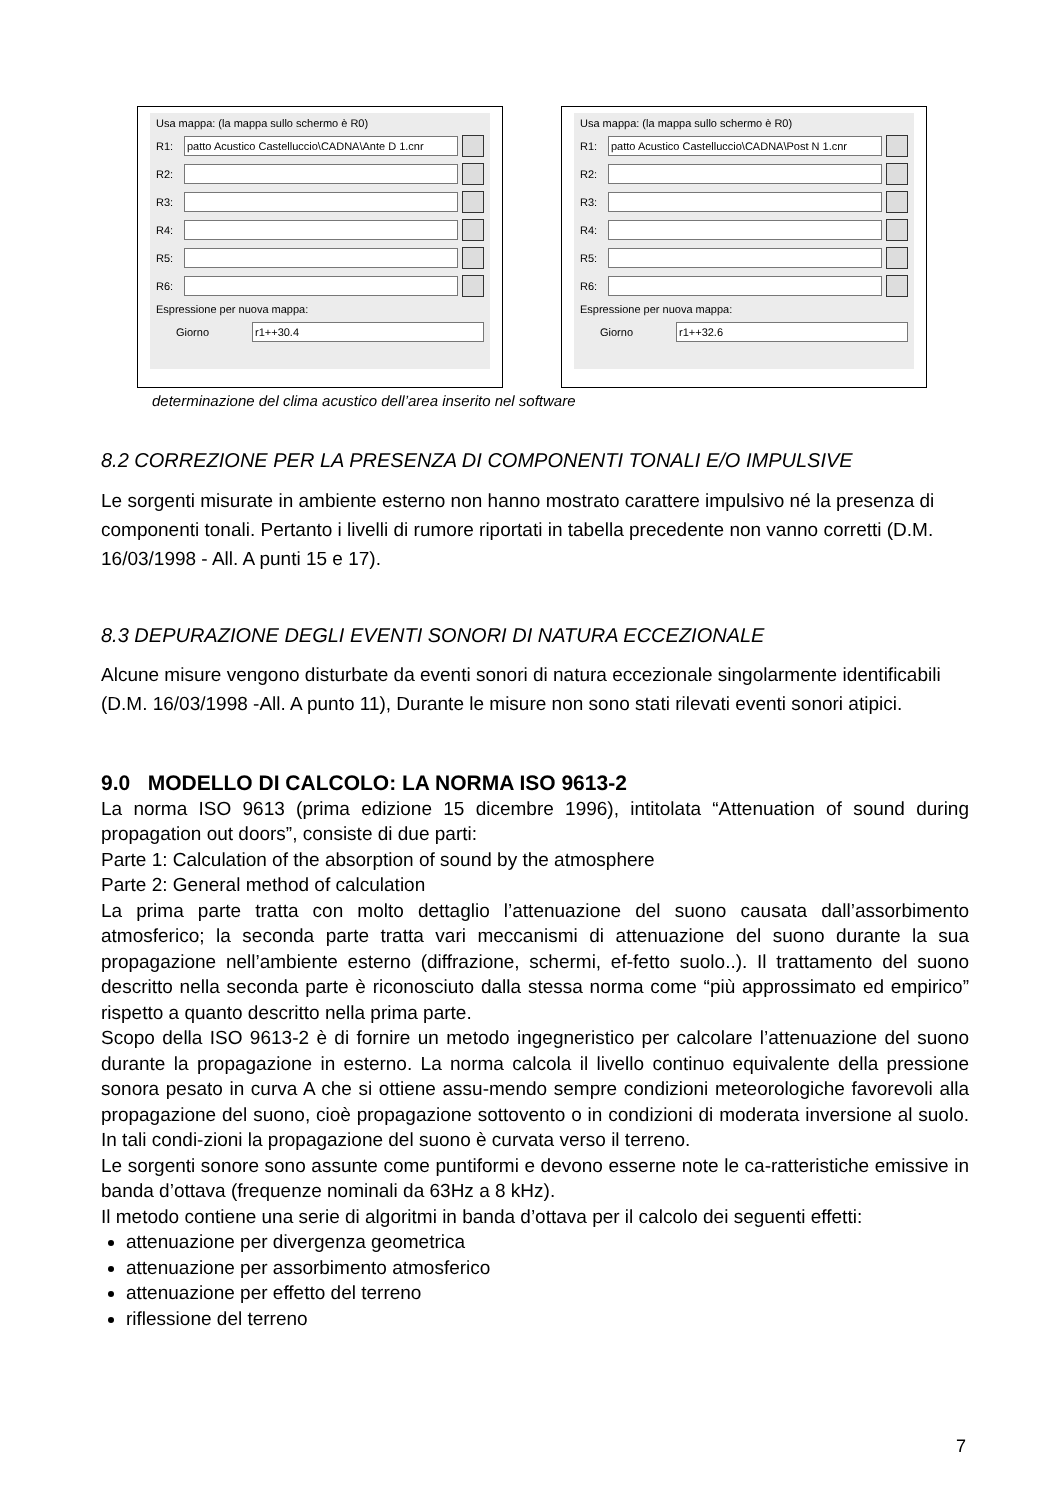Usa mappa: (la mappa sullo schermo è R0)
R1:
patto Acustico Castelluccio\CADNA\Ante D 1.cnr
R2:
R3:
R4:
R5:
R6:
Espressione per nuova mappa:
Giorno
r1++30.4
Usa mappa: (la mappa sullo schermo è R0)
R1:
patto Acustico Castelluccio\CADNA\Post N 1.cnr
R2:
R3:
R4:
R5:
R6:
Espressione per nuova mappa:
Giorno
r1++32.6
determinazione del clima acustico dell’area inserito nel software
8.2 CORREZIONE PER LA PRESENZA DI COMPONENTI TONALI E/O IMPULSIVE
Le sorgenti misurate in ambiente esterno non hanno mostrato carattere impulsivo né la presenza di componenti tonali. Pertanto i livelli di rumore riportati in tabella precedente non vanno corretti (D.M. 16/03/1998 - All. A punti 15 e 17).
8.3 DEPURAZIONE DEGLI EVENTI SONORI DI NATURA ECCEZIONALE
Alcune misure vengono disturbate da eventi sonori di natura eccezionale singolarmente identificabili (D.M. 16/03/1998 -All. A punto 11), Durante le misure non sono stati rilevati eventi sonori atipici.
9.0 MODELLO DI CALCOLO: LA NORMA ISO 9613-2
La norma ISO 9613 (prima edizione 15 dicembre 1996), intitolata “Attenuation of sound during propagation out doors”, consiste di due parti:
Parte 1: Calculation of the absorption of sound by the atmosphere
Parte 2: General method of calculation
La prima parte tratta con molto dettaglio l’attenuazione del suono causata dall’assorbimento atmosferico; la seconda parte tratta vari meccanismi di attenuazione del suono durante la sua propagazione nell’ambiente esterno (diffrazione, schermi, ef-fetto suolo..). Il trattamento del suono descritto nella seconda parte è riconosciuto dalla stessa norma come “più approssimato ed empirico” rispetto a quanto descritto nella prima parte.
Scopo della ISO 9613-2 è di fornire un metodo ingegneristico per calcolare l’attenuazione del suono durante la propagazione in esterno. La norma calcola il livello continuo equivalente della pressione sonora pesato in curva A che si ottiene assu-mendo sempre condizioni meteorologiche favorevoli alla propagazione del suono, cioè propagazione sottovento o in condizioni di moderata inversione al suolo. In tali condi-zioni la propagazione del suono è curvata verso il terreno.
Le sorgenti sonore sono assunte come puntiformi e devono esserne note le ca-ratteristiche emissive in banda d’ottava (frequenze nominali da 63Hz a 8 kHz).
Il metodo contiene una serie di algoritmi in banda d’ottava per il calcolo dei seguenti effetti:
attenuazione per divergenza geometrica
attenuazione per assorbimento atmosferico
attenuazione per effetto del terreno
riflessione del terreno
7